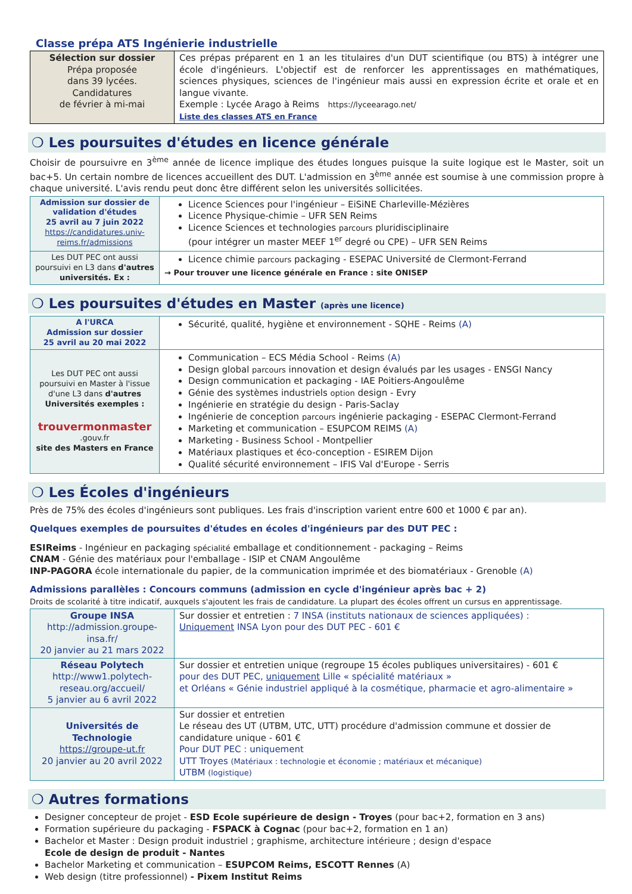Classe prépa ATS Ingénierie industrielle
| Sélection sur dossier Prépa proposée dans 39 lycées. Candidatures de février à mi-mai | Ces prépas préparent en 1 an les titulaires d'un DUT scientifique (ou BTS) à intégrer une école d'ingénieurs. L'objectif est de renforcer les apprentissages en mathématiques, sciences physiques, sciences de l'ingénieur mais aussi en expression écrite et orale et en langue vivante. Exemple : Lycée Arago à Reims https://lyceearago.net/ Liste des classes ATS en France |
❍ Les poursuites d'études en licence générale
Choisir de poursuivre en 3<sup>ème</sup> année de licence implique des études longues puisque la suite logique est le Master, soit un bac+5. Un certain nombre de licences accueillent des DUT. L'admission en 3<sup>ème</sup> année est soumise à une commission propre à chaque université. L'avis rendu peut donc être différent selon les universités sollicitées.
| Admission sur dossier de validation d'études 25 avril au 7 juin 2022 https://candidatures.univ-reims.fr/admissions | Licence Sciences pour l'ingénieur – EiSiNE Charleville-Mézières Licence Physique-chimie – UFR SEN Reims Licence Sciences et technologies parcours pluridisciplinaire (pour intégrer un master MEEF 1<sup>er</sup> degré ou CPE) – UFR SEN Reims |
| Les DUT PEC ont aussi poursuivi en L3 dans d'autres universités. Ex : | Licence chimie parcours packaging - ESEPAC Université de Clermont-Ferrand → Pour trouver une licence générale en France : site ONISEP |
❍ Les poursuites d'études en Master (après une licence)
| A l'URCA Admission sur dossier 25 avril au 20 mai 2022 | Sécurité, qualité, hygiène et environnement - SQHE - Reims (A) |
| Les DUT PEC ont aussi poursuivi en Master à l'issue d'une L3 dans d'autres Universités exemples : trouvermonmaster .gouv.fr site des Masters en France | Communication – ECS Média School - Reims (A) Design global parcours innovation et design évalués par les usages - ENSGI Nancy Design communication et packaging - IAE Poitiers-Angoulême Génie des systèmes industriels option design - Evry Ingénierie en stratégie du design - Paris-Saclay Ingénierie de conception parcours ingénierie packaging - ESEPAC Clermont-Ferrand Marketing et communication – ESUPCOM REIMS (A) Marketing - Business School - Montpellier Matériaux plastiques et éco-conception - ESIREM Dijon Qualité sécurité environnement – IFIS Val d'Europe - Serris |
❍ Les Écoles d'ingénieurs
Près de 75% des écoles d'ingénieurs sont publiques. Les frais d'inscription varient entre 600 et 1000 € par an).
Quelques exemples de poursuites d'études en écoles d'ingénieurs par des DUT PEC :
ESIReims - Ingénieur en packaging spécialité emballage et conditionnement - packaging – Reims
CNAM - Génie des matériaux pour l'emballage - ISIP et CNAM Angoulême
INP-PAGORA école internationale du papier, de la communication imprimée et des biomatériaux - Grenoble (A)
Admissions parallèles : Concours communs (admission en cycle d'ingénieur après bac + 2)
Droits de scolarité à titre indicatif, auxquels s'ajoutent les frais de candidature. La plupart des écoles offrent un cursus en apprentissage.
| Groupe INSA http://admission.groupe-insa.fr/ 20 janvier au 21 mars 2022 | Sur dossier et entretien : 7 INSA (instituts nationaux de sciences appliquées) : Uniquement INSA Lyon pour des DUT PEC - 601 € |
| Réseau Polytech http://www1.polytech-reseau.org/accueil/ 5 janvier au 6 avril 2022 | Sur dossier et entretien unique (regroupe 15 écoles publiques universitaires) - 601 € pour des DUT PEC, uniquement Lille « spécialité matériaux » et Orléans « Génie industriel appliqué à la cosmétique, pharmacie et agro-alimentaire » |
| Universités de Technologie https://groupe-ut.fr 20 janvier au 20 avril 2022 | Sur dossier et entretien Le réseau des UT (UTBM, UTC, UTT) procédure d'admission commune et dossier de candidature unique - 601 € Pour DUT PEC : uniquement UTT Troyes (Matériaux : technologie et économie ; matériaux et mécanique) UTBM (logistique) |
❍ Autres formations
Designer concepteur de projet - ESD Ecole supérieure de design - Troyes (pour bac+2, formation en 3 ans)
Formation supérieure du packaging - FSPACK à Cognac (pour bac+2, formation en 1 an)
Bachelor et Master : Design produit industriel ; graphisme, architecture intérieure ; design d'espace
Ecole de design de produit - Nantes
Bachelor Marketing et communication – ESUPCOM Reims, ESCOTT Rennes (A)
Web design (titre professionnel) - Pixem Institut Reims